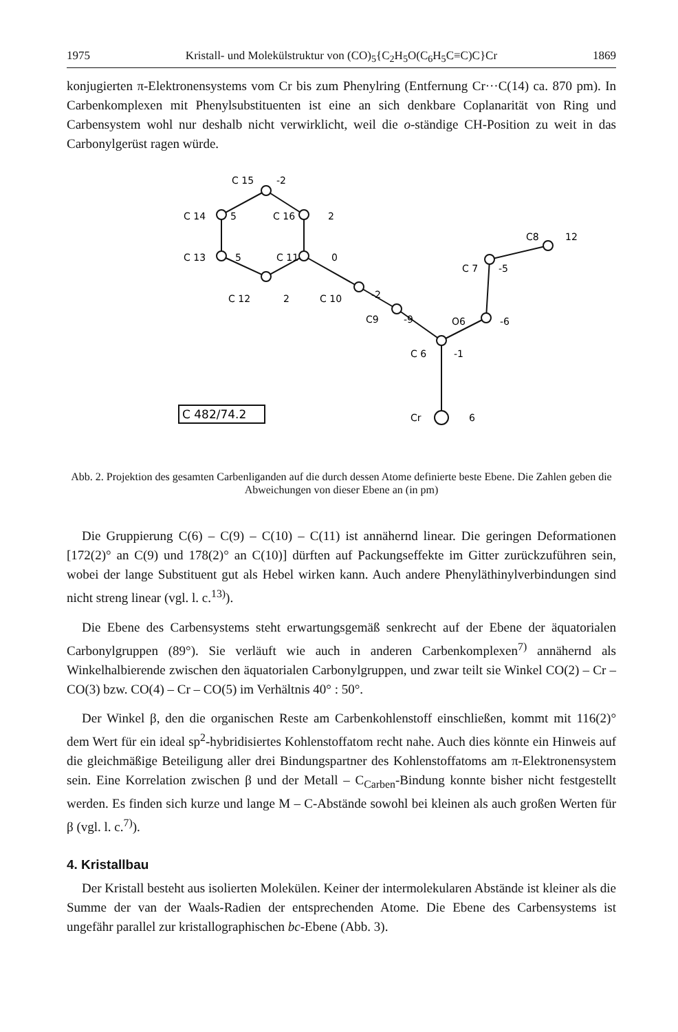1975 Kristall- und Molekülstruktur von (CO)<sub>5</sub>{C<sub>2</sub>H<sub>5</sub>O(C<sub>6</sub>H<sub>5</sub>C≡C)C}Cr 1869
konjugierten π-Elektronensystems vom Cr bis zum Phenylring (Entfernung Cr···C(14) ca. 870 pm). In Carbenkomplexen mit Phenylsubstituenten ist eine an sich denkbare Coplanarität von Ring und Carbensystem wohl nur deshalb nicht verwirklicht, weil die o-ständige CH-Position zu weit in das Carbonylgerüst ragen würde.
C 15
-2
C 14
5
C 16
2
C8
12
C 13
5
C 11
0
C 7
-5
C 12
2
C 10
-2
C9
-9
O6
-6
C 6
-1
C 482/74.2
Cr
6
Abb. 2. Projektion des gesamten Carbenliganden auf die durch dessen Atome definierte beste Ebene. Die Zahlen geben die Abweichungen von dieser Ebene an (in pm)
Die Gruppierung C(6) – C(9) – C(10) – C(11) ist annähernd linear. Die geringen Deformationen [172(2)° an C(9) und 178(2)° an C(10)] dürften auf Packungseffekte im Gitter zurückzuführen sein, wobei der lange Substituent gut als Hebel wirken kann. Auch andere Phenyläthinylverbindungen sind nicht streng linear (vgl. l. c.<sup>13)</sup>).
Die Ebene des Carbensystems steht erwartungsgemäß senkrecht auf der Ebene der äquatorialen Carbonylgruppen (89°). Sie verläuft wie auch in anderen Carbenkomplexen<sup>7)</sup> annähernd als Winkelhalbierende zwischen den äquatorialen Carbonylgruppen, und zwar teilt sie Winkel CO(2) – Cr – CO(3) bzw. CO(4) – Cr – CO(5) im Verhältnis 40° : 50°.
Der Winkel β, den die organischen Reste am Carbenkohlenstoff einschließen, kommt mit 116(2)° dem Wert für ein ideal sp<sup>2</sup>-hybridisiertes Kohlenstoffatom recht nahe. Auch dies könnte ein Hinweis auf die gleichmäßige Beteiligung aller drei Bindungspartner des Kohlenstoffatoms am π-Elektronensystem sein. Eine Korrelation zwischen β und der Metall – C<sub>Carben</sub>-Bindung konnte bisher nicht festgestellt werden. Es finden sich kurze und lange M – C-Abstände sowohl bei kleinen als auch großen Werten für β (vgl. l. c.<sup>7)</sup>).
4. Kristallbau
Der Kristall besteht aus isolierten Molekülen. Keiner der intermolekularen Abstände ist kleiner als die Summe der van der Waals-Radien der entsprechenden Atome. Die Ebene des Carbensystems ist ungefähr parallel zur kristallographischen bc-Ebene (Abb. 3).